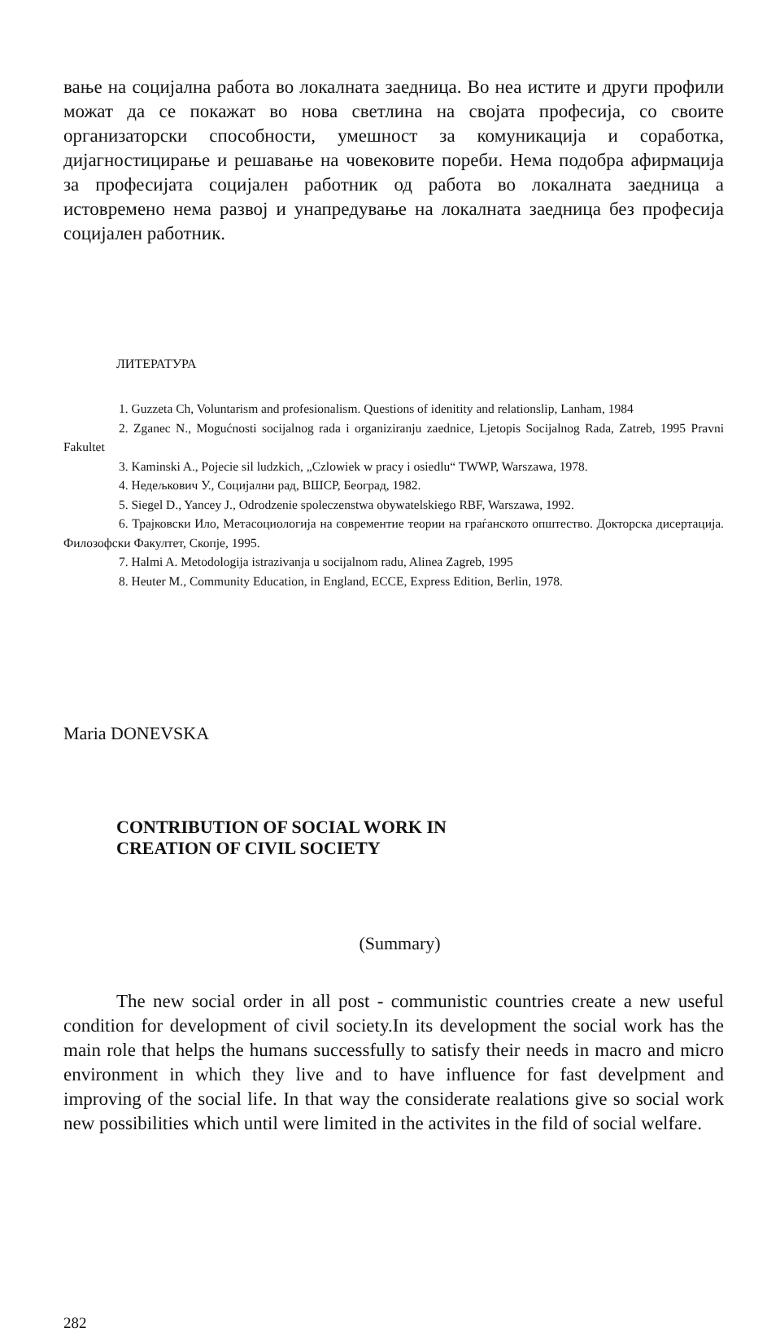вање на социјална работа во локалната заедница. Во неа истите и други профили можат да се покажат во нова светлина на својата професија, со своите организаторски способности, умешност за комуникација и соработка, дијагностицирање и решавање на човековите пореби. Нема подобра афирмација за професијата социјален работник од работа во локалната заедница а истовремено нема развој и унапредување на локалната заедница без професија социјален работник.
ЛИТЕРАТУРА
1. Guzzeta Ch, Voluntarism and profesionalism. Questions of idenitity and relationslip, Lanham, 1984
2. Zganec N., Mogućnosti socijalnog rada i organiziranju zaednice, Ljetopis Socijalnog Rada, Zatreb, 1995 Pravni Fakultet
3. Kaminski A., Pojecie sil ludzkich, „Czlowiek w pracy i osiedlu“ TWWP, Warszawa, 1978.
4. Недељкович У., Социјални рад, ВШСР, Београд, 1982.
5. Siegel D., Yancey J., Odrodzenie spoleczenstwa obywatelskiego RBF, Warszawa, 1992.
6. Трајковски Ило, Метасоциологија на современтие теории на граѓанското општество. Докторска дисертација. Филозофски Факултет, Скопје, 1995.
7. Halmi A. Metodologija istrazivanja u socijalnom radu, Alinea Zagreb, 1995
8. Heuter M., Community Education, in England, ECCE, Express Edition, Berlin, 1978.
Maria DONEVSKA
CONTRIBUTION OF SOCIAL WORK IN
CREATION OF CIVIL SOCIETY
(Summary)
The new social order in all post - communistic countries create a new useful condition for development of civil society.In its development the social work has the main role that helps the humans successfully to satisfy their needs in macro and micro environment in which they live and to have influence for fast develpment and improving of the social life. In that way the considerate realations give so social work new possibilities which until were limited in the activites in the fild of social welfare.
282